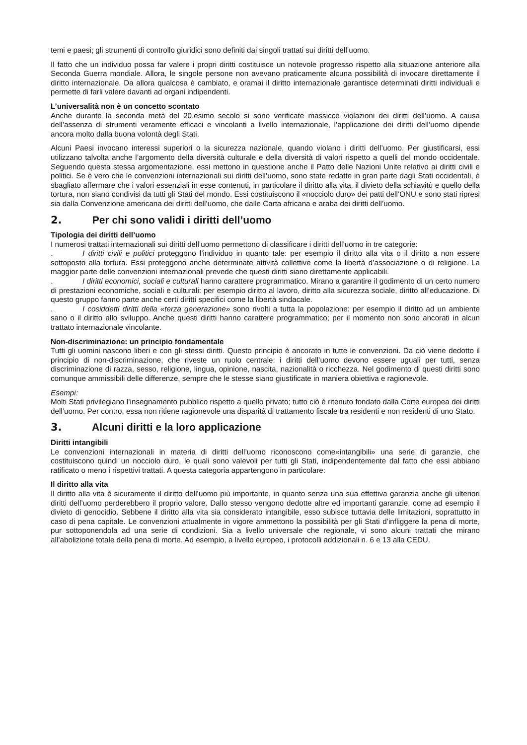temi e paesi; gli strumenti di controllo giuridici sono definiti dai singoli trattati sui diritti dell’uomo.
Il fatto che un individuo possa far valere i propri diritti costituisce un notevole progresso rispetto alla situazione anteriore alla Seconda Guerra mondiale. Allora, le singole persone non avevano praticamente alcuna possibilità di invocare direttamente il diritto internazionale. Da allora qualcosa è cambiato, e oramai il diritto internazionale garantisce determinati diritti individuali e permette di farli valere davanti ad organi indipendenti.
L’universalità non è un concetto scontato
Anche durante la seconda metà del 20.esimo secolo si sono verificate massicce violazioni dei diritti dell’uomo. A causa dell’assenza di strumenti veramente efficaci e vincolanti a livello internazionale, l’applicazione dei diritti dell’uomo dipende ancora molto dalla buona volontà degli Stati.
Alcuni Paesi invocano interessi superiori o la sicurezza nazionale, quando violano i diritti dell’uomo. Per giustificarsi, essi utilizzano talvolta anche l’argomento della diversità culturale e della diversità di valori rispetto a quelli del mondo occidentale. Seguendo questa stessa argomentazione, essi mettono in questione anche il Patto delle Nazioni Unite relativo ai diritti civili e politici. Se è vero che le convenzioni internazionali sui diritti dell’uomo, sono state redatte in gran parte dagli Stati occidentali, è sbagliato affermare che i valori essenziali in esse contenuti, in particolare il diritto alla vita, il divieto della schiavitù e quello della tortura, non siano condivisi da tutti gli Stati del mondo. Essi costituiscono il «nocciolo duro» dei patti dell’ONU e sono stati ripresi sia dalla Convenzione americana dei diritti dell’uomo, che dalle Carta africana e araba dei diritti dell’uomo.
2. Per chi sono validi i diritti dell’uomo
Tipologia dei diritti dell’uomo
I numerosi trattati internazionali sui diritti dell’uomo permettono di classificare i diritti dell’uomo in tre categorie:
. I diritti civili e politici proteggono l’individuo in quanto tale: per esempio il diritto alla vita o il diritto a non essere sottoposto alla tortura. Essi proteggono anche determinate attività collettive come la libertà d’associazione o di religione. La maggior parte delle convenzioni internazionali prevede che questi diritti siano direttamente applicabili.
. I diritti economici, sociali e culturali hanno carattere programmatico. Mirano a garantire il godimento di un certo numero di prestazioni economiche, sociali e culturali: per esempio diritto al lavoro, diritto alla sicurezza sociale, diritto all’educazione. Di questo gruppo fanno parte anche certi diritti specifici come la libertà sindacale.
. I cosiddetti diritti della «terza generazione» sono rivolti a tutta la popolazione: per esempio il diritto ad un ambiente sano o il diritto allo sviluppo. Anche questi diritti hanno carattere programmatico; per il momento non sono ancorati in alcun trattato internazionale vincolante.
Non-discriminazione: un principio fondamentale
Tutti gli uomini nascono liberi e con gli stessi diritti. Questo principio è ancorato in tutte le convenzioni. Da ciò viene dedotto il principio di non-discriminazione, che riveste un ruolo centrale: i diritti dell’uomo devono essere uguali per tutti, senza discriminazione di razza, sesso, religione, lingua, opinione, nascita, nazionalità o ricchezza. Nel godimento di questi diritti sono comunque ammissibili delle differenze, sempre che le stesse siano giustificate in maniera obiettiva e ragionevole.
Esempi:
Molti Stati privilegiano l’insegnamento pubblico rispetto a quello privato; tutto ciò è ritenuto fondato dalla Corte europea dei diritti dell’uomo. Per contro, essa non ritiene ragionevole una disparità di trattamento fiscale tra residenti e non residenti di uno Stato.
3. Alcuni diritti e la loro applicazione
Diritti intangibili
Le convenzioni internazionali in materia di diritti dell’uomo riconoscono come«intangibili» una serie di garanzie, che costituiscono quindi un nocciolo duro, le quali sono valevoli per tutti gli Stati, indipendentemente dal fatto che essi abbiano ratificato o meno i rispettivi trattati. A questa categoria appartengono in particolare:
Il diritto alla vita
Il diritto alla vita è sicuramente il diritto dell’uomo più importante, in quanto senza una sua effettiva garanzia anche gli ulteriori diritti dell’uomo perderebbero il proprio valore. Dallo stesso vengono dedotte altre ed importanti garanzie, come ad esempio il divieto di genocidio. Sebbene il diritto alla vita sia considerato intangibile, esso subisce tuttavia delle limitazioni, soprattutto in caso di pena capitale. Le convenzioni attualmente in vigore ammettono la possibilità per gli Stati d’infliggere la pena di morte, pur sottoponendola ad una serie di condizioni. Sia a livello universale che regionale, vi sono alcuni trattati che mirano all’abolizione totale della pena di morte. Ad esempio, a livello europeo, i protocolli addizionali n. 6 e 13 alla CEDU.